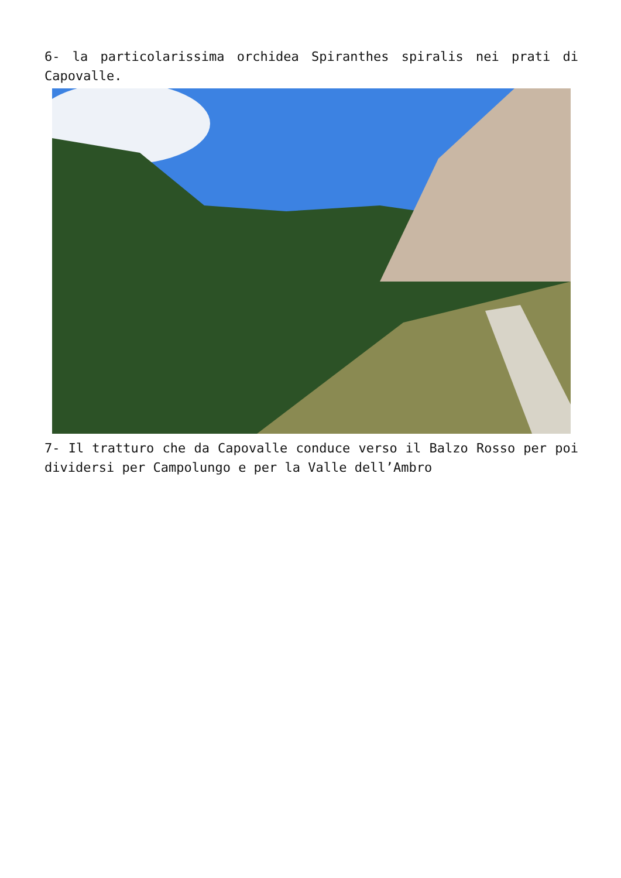6- la particolarissima orchidea Spiranthes spiralis nei prati di Capovalle.
7- Il tratturo che da Capovalle conduce verso il Balzo Rosso per poi dividersi per Campolungo e per la Valle dell’Ambro